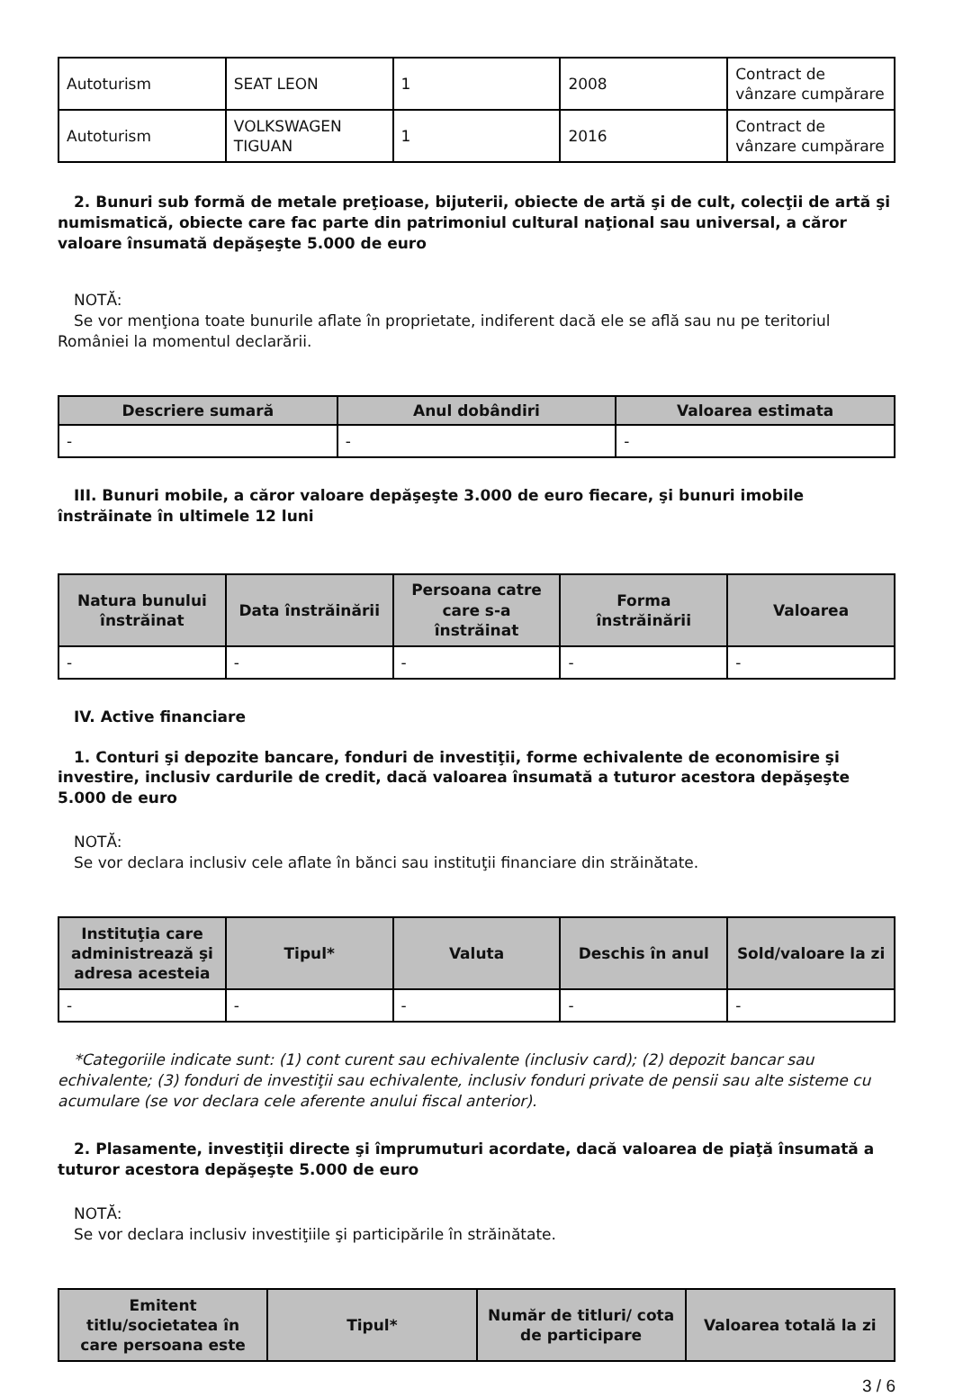| Autoturism | SEAT LEON | 1 | 2008 | Contract de vânzare cumpărare |
| Autoturism | VOLKSWAGEN TIGUAN | 1 | 2016 | Contract de vânzare cumpărare |
2. Bunuri sub formă de metale preţioase, bijuterii, obiecte de artă şi de cult, colecţii de artă şi numismatică, obiecte care fac parte din patrimoniul cultural naţional sau universal, a căror valoare însumată depăşeşte 5.000 de euro
NOTĂ:
Se vor menţiona toate bunurile aflate în proprietate, indiferent dacă ele se află sau nu pe teritoriul României la momentul declarării.
| Descriere sumară | Anul dobândiri | Valoarea estimata |
| --- | --- | --- |
| - | - | - |
III. Bunuri mobile, a căror valoare depăşeşte 3.000 de euro fiecare, şi bunuri imobile înstrăinate în ultimele 12 luni
| Natura bunului înstrăinat | Data înstrăinării | Persoana catre care s-a înstrăinat | Forma înstrăinării | Valoarea |
| --- | --- | --- | --- | --- |
| - | - | - | - | - |
IV. Active financiare
1. Conturi şi depozite bancare, fonduri de investiţii, forme echivalente de economisire şi investire, inclusiv cardurile de credit, dacă valoarea însumată a tuturor acestora depăşeşte 5.000 de euro
NOTĂ:
Se vor declara inclusiv cele aflate în bănci sau instituţii financiare din străinătate.
| Instituţia care administrează şi adresa acesteia | Tipul* | Valuta | Deschis în anul | Sold/valoare la zi |
| --- | --- | --- | --- | --- |
| - | - | - | - | - |
*Categoriile indicate sunt: (1) cont curent sau echivalente (inclusiv card); (2) depozit bancar sau echivalente; (3) fonduri de investiţii sau echivalente, inclusiv fonduri private de pensii sau alte sisteme cu acumulare (se vor declara cele aferente anului fiscal anterior).
2. Plasamente, investiţii directe şi împrumuturi acordate, dacă valoarea de piaţă însumată a tuturor acestora depăşeşte 5.000 de euro
NOTĂ:
Se vor declara inclusiv investiţiile şi participările în străinătate.
| Emitent titlu/societatea în care persoana este | Tipul* | Număr de titluri/ cota de participare | Valoarea totală la zi |
| --- | --- | --- | --- |
3 / 6